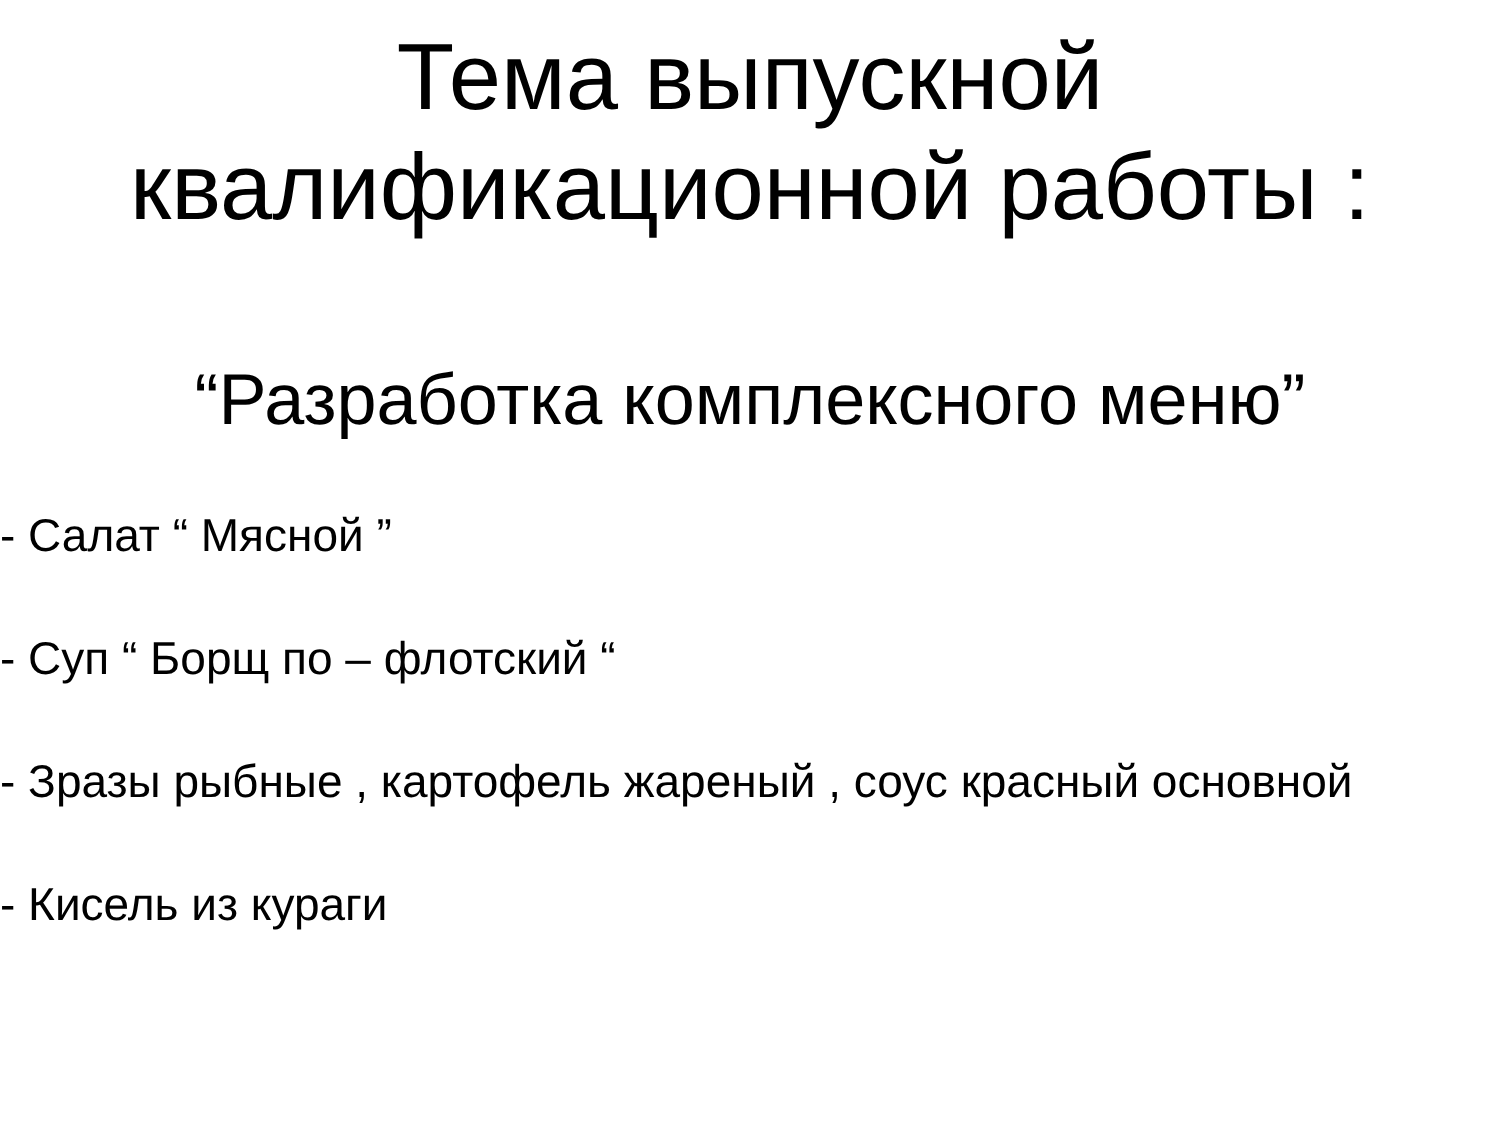Тема выпускной
квалификационной работы :
“Разработка комплексного меню”
- Салат “ Мясной ”
- Cуп “ Борщ по – флотский “
- Зразы рыбные , картофель жареный , соус красный основной
- Кисель из кураги